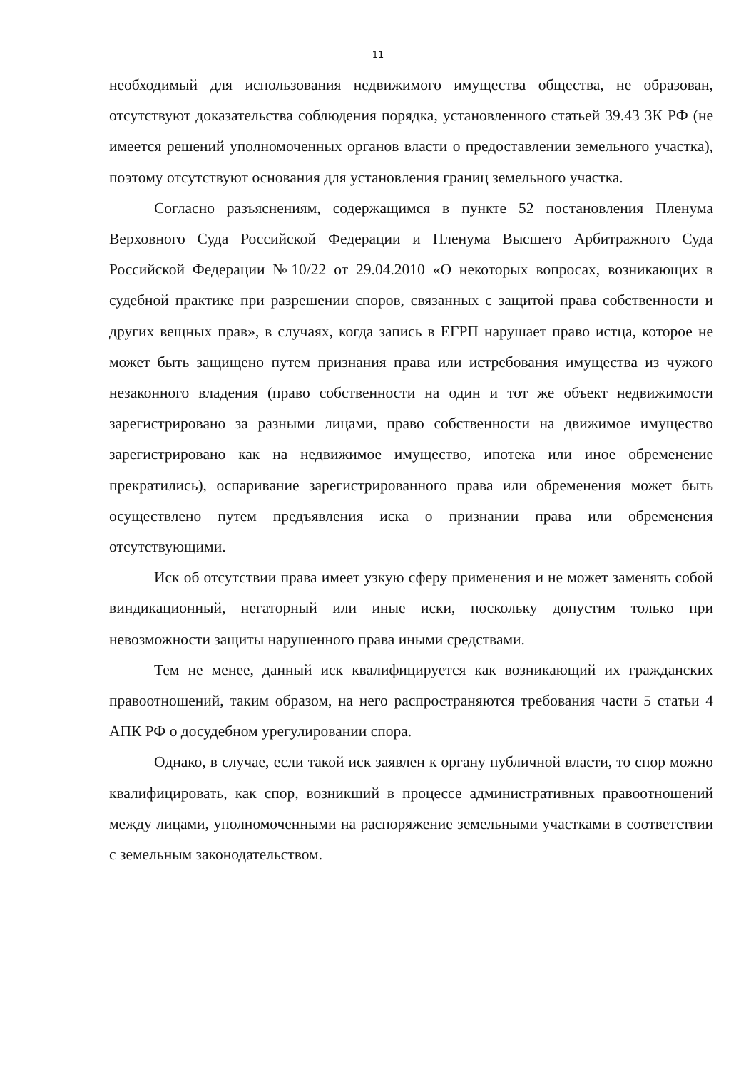11
необходимый для использования недвижимого имущества общества, не образован, отсутствуют доказательства соблюдения порядка, установленного статьей 39.43 ЗК РФ (не имеется решений уполномоченных органов власти о предоставлении земельного участка), поэтому отсутствуют основания для установления границ земельного участка.
Согласно разъяснениям, содержащимся в пункте 52 постановления Пленума Верховного Суда Российской Федерации и Пленума Высшего Арбитражного Суда Российской Федерации №10/22 от 29.04.2010 «О некоторых вопросах, возникающих в судебной практике при разрешении споров, связанных с защитой права собственности и других вещных прав», в случаях, когда запись в ЕГРП нарушает право истца, которое не может быть защищено путем признания права или истребования имущества из чужого незаконного владения (право собственности на один и тот же объект недвижимости зарегистрировано за разными лицами, право собственности на движимое имущество зарегистрировано как на недвижимое имущество, ипотека или иное обременение прекратились), оспаривание зарегистрированного права или обременения может быть осуществлено путем предъявления иска о признании права или обременения отсутствующими.
Иск об отсутствии права имеет узкую сферу применения и не может заменять собой виндикационный, негаторный или иные иски, поскольку допустим только при невозможности защиты нарушенного права иными средствами.
Тем не менее, данный иск квалифицируется как возникающий их гражданских правоотношений, таким образом, на него распространяются требования части 5 статьи 4 АПК РФ о досудебном урегулировании спора.
Однако, в случае, если такой иск заявлен к органу публичной власти, то спор можно квалифицировать, как спор, возникший в процессе административных правоотношений между лицами, уполномоченными на распоряжение земельными участками в соответствии с земельным законодательством.